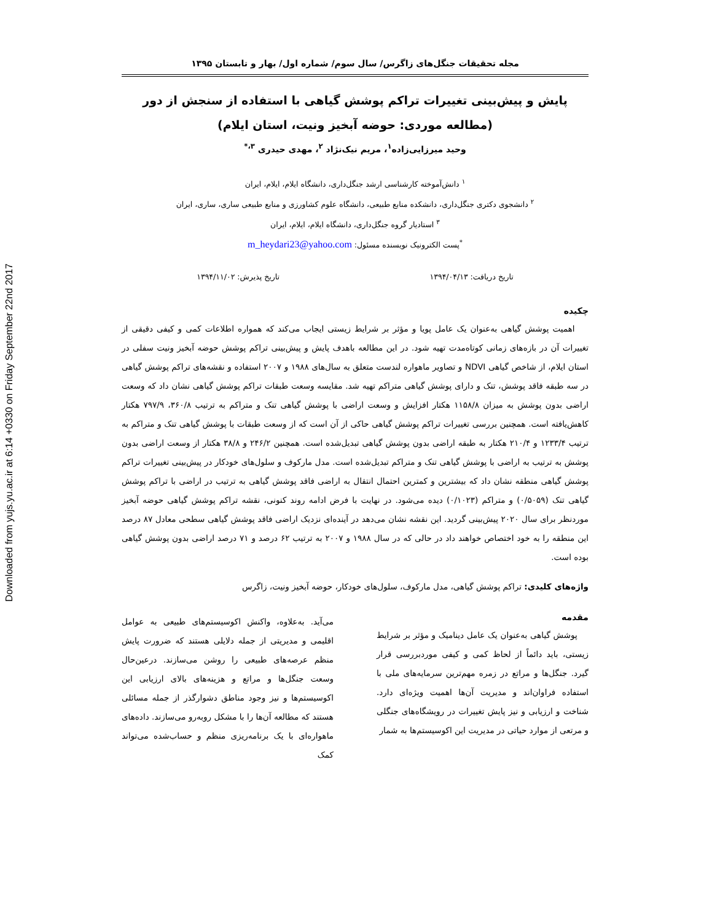Downloaded from yujs.yu.ac.ir at 6:14 +0330 on Friday September 22nd 2017
مجله تحقیقات جنگل‌های زاگرس/ سال سوم/ شماره اول/ بهار و تابستان ۱۳۹۵
پایش و پیش‌بینی تغییرات تراکم پوشش گیاهی با استفاده از سنجش از دور
(مطالعه موردی: حوضه آبخیز ونیت، استان ایلام)
وحید میرزایی‌زاده<sup>۱</sup>، مریم نیک‌نژاد <sup>۲</sup>، مهدی حیدری <sup>۳،*</sup>
<sup>۱</sup> دانش‌آموخته کارشناسی ارشد جنگل‌داری، دانشگاه ایلام، ایلام، ایران
<sup>۲</sup> دانشجوی دکتری جنگل‌داری، دانشکده منابع طبیعی، دانشگاه علوم کشاورزی و منابع طبیعی ساری، ساری، ایران
<sup>۳</sup> استادیار گروه جنگل‌داری، دانشگاه ایلام، ایلام، ایران
<sup>*</sup> پست الکترونیک نویسنده مسئول: m_heydari23@yahoo.com
تاریخ دریافت: ۱۳۹۴/۰۴/۱۳ تاریخ پذیرش: ۱۳۹۴/۱۱/۰۲
چکیده
اهمیت پوشش گیاهی به‌عنوان یک عامل پویا و مؤثر بر شرایط زیستی ایجاب می‌کند که همواره اطلاعات کمی و کیفی دقیقی از تغییرات آن در بازه‌های زمانی کوتاه‌مدت تهیه شود. در این مطالعه باهدف پایش و پیش‌بینی تراکم پوشش حوضه آبخیز ونیت سفلی در استان ایلام، از شاخص گیاهی NDVI و تصاویر ماهواره لندست متعلق به سال‌های ۱۹۸۸ و ۲۰۰۷ استفاده و نقشه‌های تراکم پوشش گیاهی در سه طبقه فاقد پوشش، تنک و دارای پوشش گیاهی متراکم تهیه شد. مقایسه وسعت طبقات تراکم پوشش گیاهی نشان داد که وسعت اراضی بدون پوشش به میزان ۱۱۵۸/۸ هکتار افزایش و وسعت اراضی با پوشش گیاهی تنک و متراکم به ترتیب ۳۶۰/۸، ۷۹۷/۹ هکتار کاهش‌یافته است. همچنین بررسی تغییرات تراکم پوشش گیاهی حاکی از آن است که از وسعت طبقات با پوشش گیاهی تنک و متراکم به ترتیب ۱۲۳۳/۴ و ۲۱۰/۴ هکتار به طبقه اراضی بدون پوشش گیاهی تبدیل‌شده است. همچنین ۲۴۶/۲ و ۳۸/۸ هکتار از وسعت اراضی بدون پوشش به ترتیب به اراضی با پوشش گیاهی تنک و متراکم تبدیل‌شده است. مدل مارکوف و سلول‌های خودکار در پیش‌بینی تغییرات تراکم پوشش گیاهی منطقه نشان داد که بیشترین و کمترین احتمال انتقال به اراضی فاقد پوشش گیاهی به ترتیب در اراضی با تراکم پوشش گیاهی تنک (۰/۵۰۵۹) و متراکم (۰/۱۰۲۳) دیده می‌شود. در نهایت با فرض ادامه روند کنونی، نقشه تراکم پوشش گیاهی حوضه آبخیز موردنظر برای سال ۲۰۲۰ پیش‌بینی گردید. این نقشه نشان می‌دهد در آینده‌ای نزدیک اراضی فاقد پوشش گیاهی سطحی معادل ۸۷ درصد این منطقه را به خود اختصاص خواهند داد در حالی که در سال ۱۹۸۸ و ۲۰۰۷ به ترتیب ۶۲ درصد و ۷۱ درصد اراضی بدون پوشش گیاهی بوده است.
واژه‌های کلیدی: تراکم پوشش گیاهی، مدل مارکوف، سلول‌های خودکار، حوضه آبخیز ونیت، زاگرس
مقدمه
پوشش گیاهی به‌عنوان یک عامل دینامیک و مؤثر بر شرایط زیستی، باید دائماً از لحاظ کمی و کیفی موردبررسی قرار گیرد. جنگل‌ها و مراتع در زمره مهم‌ترین سرمایه‌های ملی با استفاده فراوان‌اند و مدیریت آن‌ها اهمیت ویژه‌ای دارد. شناخت و ارزیابی و نیز پایش تغییرات در رویشگاه‌های جنگلی و مرتعی از موارد حیاتی در مدیریت این اکوسیستم‌ها به شمار
می‌آید. به‌علاوه، واکنش اکوسیستم‌های طبیعی به عوامل اقلیمی و مدیریتی از جمله دلایلی هستند که ضرورت پایش منظم عرصه‌های طبیعی را روشن می‌سازند. درعین‌حال وسعت جنگل‌ها و مراتع و هزینه‌های بالای ارزیابی این اکوسیستم‌ها و نیز وجود مناطق دشوارگذر از جمله مسائلی هستند که مطالعه آن‌ها را با مشکل روبه‌رو می‌سازند. داده‌های ماهواره‌ای با یک برنامه‌ریزی منظم و حساب‌شده می‌تواند کمک